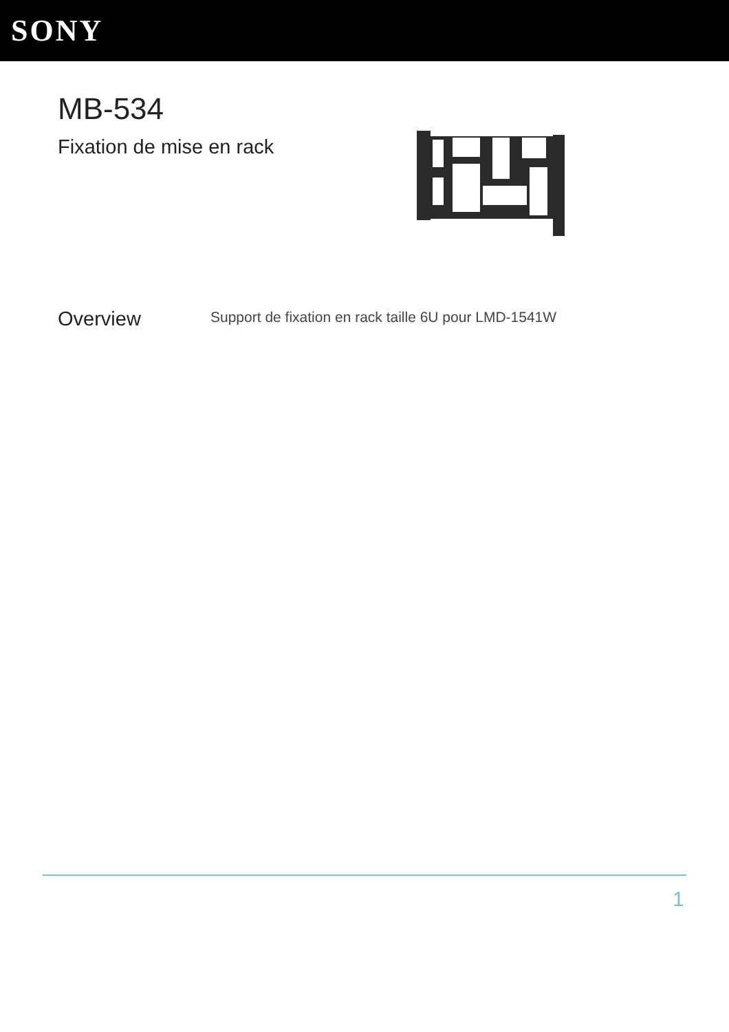SONY
MB-534
Fixation de mise en rack
Overview
Support de fixation en rack taille 6U pour LMD-1541W
1